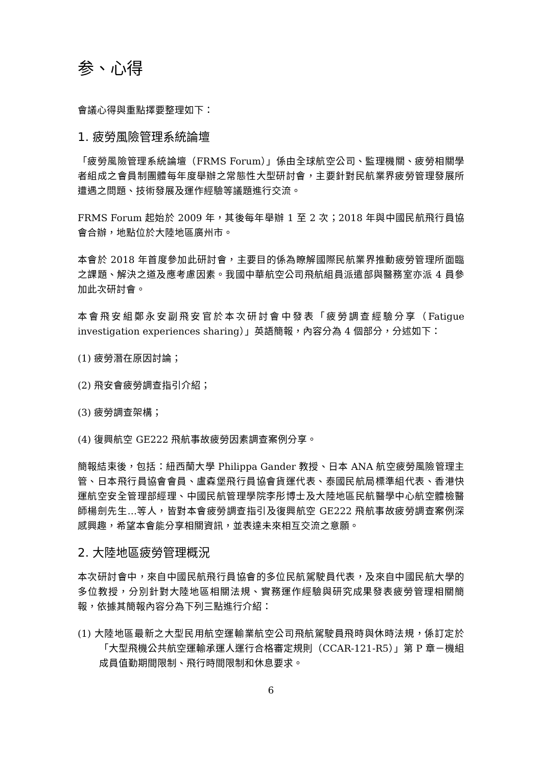参、心得
會議心得與重點擇要整理如下：
1. 疲勞風險管理系統論壇
「疲勞風險管理系統論壇（FRMS Forum）」係由全球航空公司、監理機關、疲勞相關學者組成之會員制團體每年度舉辦之常態性大型研討會，主要針對民航業界疲勞管理發展所遭遇之問題、技術發展及運作經驗等議題進行交流。
FRMS Forum 起始於 2009 年，其後每年舉辦 1 至 2 次；2018 年與中國民航飛行員協會合辦，地點位於大陸地區廣州市。
本會於 2018 年首度參加此研討會，主要目的係為瞭解國際民航業界推動疲勞管理所面臨之課題、解決之道及應考慮因素。我國中華航空公司飛航組員派遣部與醫務室亦派 4 員參加此次研討會。
本會飛安組鄭永安副飛安官於本次研討會中發表「疲勞調查經驗分享（Fatigue investigation experiences sharing）」英語簡報，內容分為 4 個部分，分述如下：
(1) 疲勞潛在原因討論；
(2) 飛安會疲勞調查指引介紹；
(3) 疲勞調查架構；
(4) 復興航空 GE222 飛航事故疲勞因素調查案例分享。
簡報結束後，包括：紐西蘭大學 Philippa Gander 教授、日本 ANA 航空疲勞風險管理主管、日本飛行員協會會員、盧森堡飛行員協會貨運代表、泰國民航局標準組代表、香港快運航空安全管理部經理、中國民航管理學院李彤博士及大陸地區民航醫學中心航空體檢醫師楊劍先生…等人，皆對本會疲勞調查指引及復興航空 GE222 飛航事故疲勞調查案例深感興趣，希望本會能分享相關資訊，並表達未來相互交流之意願。
2. 大陸地區疲勞管理概況
本次研討會中，來自中國民航飛行員協會的多位民航駕駛員代表，及來自中國民航大學的多位教授，分別針對大陸地區相關法規、實務運作經驗與研究成果發表疲勞管理相關簡報，依據其簡報內容分為下列三點進行介紹：
(1) 大陸地區最新之大型民用航空運輸業航空公司飛航駕駛員飛時與休時法規，係訂定於「大型飛機公共航空運輸承運人運行合格審定規則（CCAR-121-R5）」第 P 章－機組成員值勤期間限制、飛行時間限制和休息要求。
6